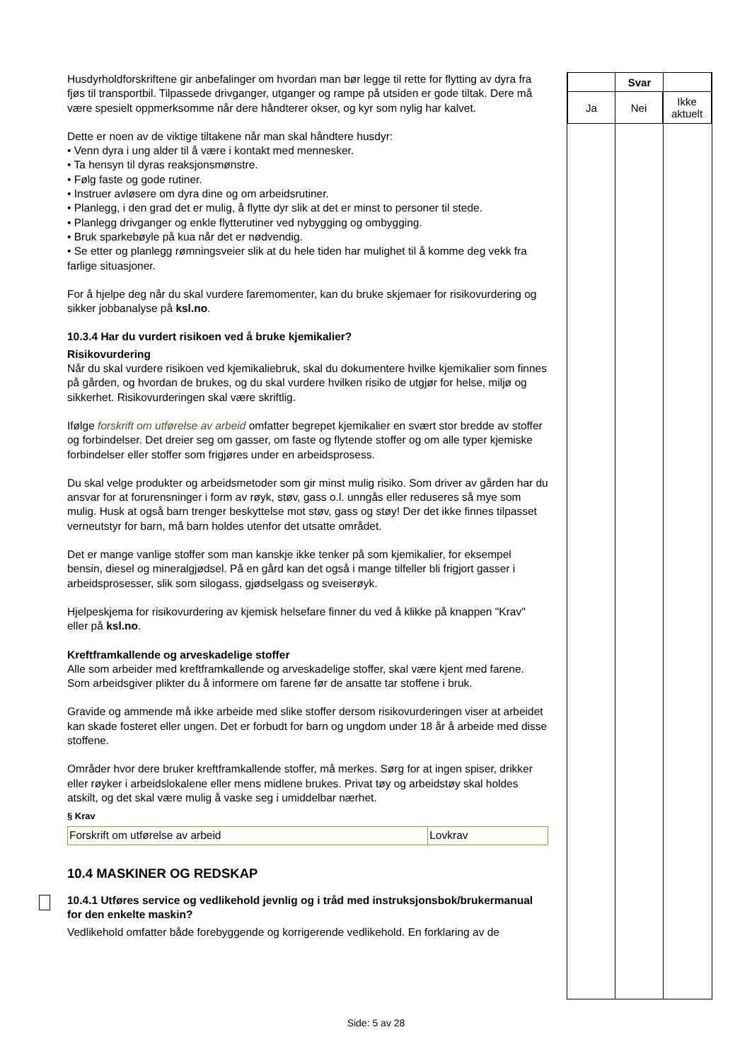Husdyrholdforskriftene gir anbefalinger om hvordan man bør legge til rette for flytting av dyra fra fjøs til transportbil. Tilpassede drivganger, utganger og rampe på utsiden er gode tiltak. Dere må være spesielt oppmerksomme når dere håndterer okser, og kyr som nylig har kalvet.
Dette er noen av de viktige tiltakene når man skal håndtere husdyr:
• Venn dyra i ung alder til å være i kontakt med mennesker.
• Ta hensyn til dyras reaksjonsmønstre.
• Følg faste og gode rutiner.
• Instruer avløsere om dyra dine og om arbeidsrutiner.
• Planlegg, i den grad det er mulig, å flytte dyr slik at det er minst to personer til stede.
• Planlegg drivganger og enkle flytterutiner ved nybygging og ombygging.
• Bruk sparkebøyle på kua når det er nødvendig.
• Se etter og planlegg rømningsveier slik at du hele tiden har mulighet til å komme deg vekk fra farlige situasjoner.
For å hjelpe deg når du skal vurdere faremomenter, kan du bruke skjemaer for risikovurdering og sikker jobbanalyse på ksl.no.
10.3.4 Har du vurdert risikoen ved å bruke kjemikalier?
Risikovurdering
Når du skal vurdere risikoen ved kjemikaliebruk, skal du dokumentere hvilke kjemikalier som finnes på gården, og hvordan de brukes, og du skal vurdere hvilken risiko de utgjør for helse, miljø og sikkerhet. Risikovurderingen skal være skriftlig.
Ifølge forskrift om utførelse av arbeid omfatter begrepet kjemikalier en svært stor bredde av stoffer og forbindelser. Det dreier seg om gasser, om faste og flytende stoffer og om alle typer kjemiske forbindelser eller stoffer som frigjøres under en arbeidsprosess.
Du skal velge produkter og arbeidsmetoder som gir minst mulig risiko. Som driver av gården har du ansvar for at forurensninger i form av røyk, støv, gass o.l. unngås eller reduseres så mye som mulig. Husk at også barn trenger beskyttelse mot støv, gass og støy! Der det ikke finnes tilpasset verneutstyr for barn, må barn holdes utenfor det utsatte området.
Det er mange vanlige stoffer som man kanskje ikke tenker på som kjemikalier, for eksempel bensin, diesel og mineralgjødsel. På en gård kan det også i mange tilfeller bli frigjort gasser i arbeidsprosesser, slik som silogass, gjødselgass og sveiserøyk.
Hjelpeskjema for risikovurdering av kjemisk helsefare finner du ved å klikke på knappen "Krav" eller på ksl.no.
Kreftframkallende og arveskadelige stoffer
Alle som arbeider med kreftframkallende og arveskadelige stoffer, skal være kjent med farene. Som arbeidsgiver plikter du å informere om farene før de ansatte tar stoffene i bruk.
Gravide og ammende må ikke arbeide med slike stoffer dersom risikovurderingen viser at arbeidet kan skade fosteret eller ungen. Det er forbudt for barn og ungdom under 18 år å arbeide med disse stoffene.
Områder hvor dere bruker kreftframkallende stoffer, må merkes. Sørg for at ingen spiser, drikker eller røyker i arbeidslokalene eller mens midlene brukes. Privat tøy og arbeidstøy skal holdes atskilt, og det skal være mulig å vaske seg i umiddelbar nærhet.
§ Krav
| Forskrift om utførelse av arbeid | Lovkrav |
10.4 MASKINER OG REDSKAP
10.4.1 Utføres service og vedlikehold jevnlig og i tråd med instruksjonsbok/brukermanual for den enkelte maskin?
Vedlikehold omfatter både forebyggende og korrigerende vedlikehold. En forklaring av de
| Svar | | |
| --- | --- | --- |
| Ja | Nei | Ikke aktuelt |
Side: 5 av 28